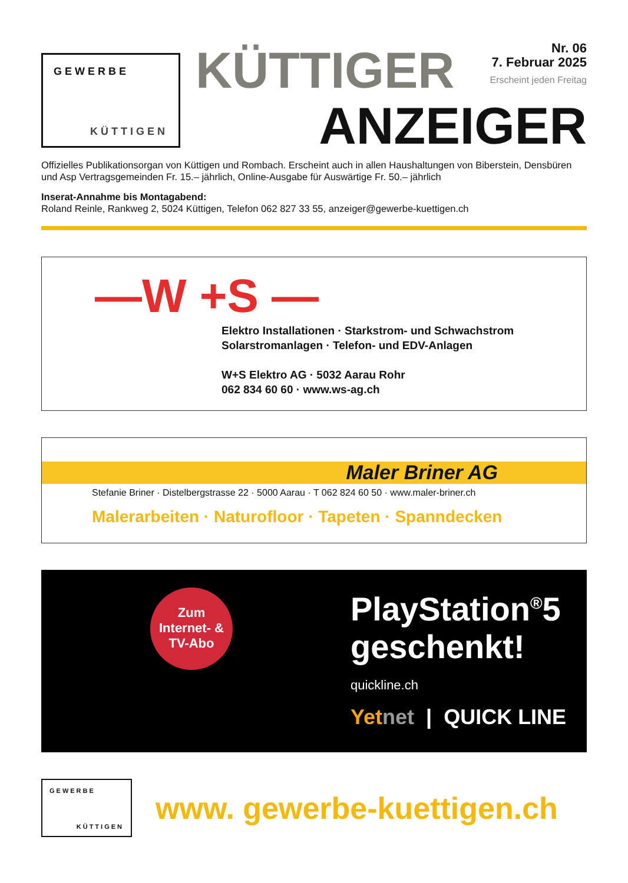GEWERBE
KÜTTIGEN
KÜTTIGER
Nr. 06
7. Februar 2025 Erscheint jeden Freitag
ANZEIGER
Offizielles Publikationsorgan von Küttigen und Rombach. Erscheint auch in allen Haushaltungen von Biberstein, Densbüren und Asp Vertragsgemeinden Fr. 15.– jährlich, Online-Ausgabe für Auswärtige Fr. 50.– jährlich
Inserat-Annahme bis Montagabend:
Roland Reinle, Rankweg 2, 5024 Küttigen, Telefon 062 827 33 55, anzeiger@gewerbe-kuettigen.ch
—W +S —
Elektro Installationen · Starkstrom- und Schwachstrom
Solarstromanlagen · Telefon- und EDV-Anlagen
W+S Elektro AG · 5032 Aarau Rohr
062 834 60 60 · www.ws-ag.ch
Maler Briner AG
Stefanie Briner · Distelbergstrasse 22 · 5000 Aarau · T 062 824 60 50 · www.maler-briner.ch
Malerarbeiten · Naturofloor · Tapeten · Spanndecken
Zum
Internet- &
TV-Abo
PlayStation<sup>®</sup>5
geschenkt!
quickline.ch
Yet net | QUICK LINE
GEWERBE
KÜTTIGEN
www. gewerbe-kuettigen.ch